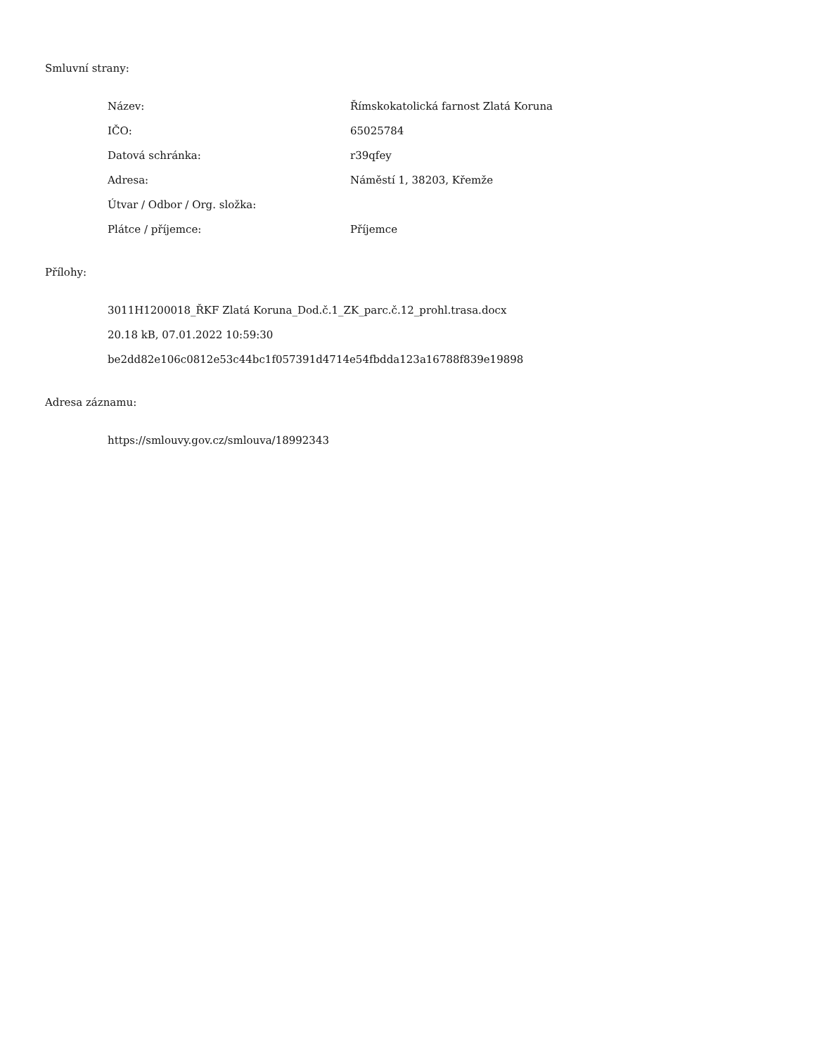Smluvní strany:
| Název: | Římskokatolická farnost Zlatá Koruna |
| IČO: | 65025784 |
| Datová schránka: | r39qfey |
| Adresa: | Náměstí 1, 38203, Křemže |
| Útvar / Odbor / Org. složka: | |
| Plátce / příjemce: | Příjemce |
Přílohy:
3011H1200018_ŘKF Zlatá Koruna_Dod.č.1_ZK_parc.č.12_prohl.trasa.docx
20.18 kB, 07.01.2022 10:59:30
be2dd82e106c0812e53c44bc1f057391d4714e54fbdda123a16788f839e19898
Adresa záznamu:
https://smlouvy.gov.cz/smlouva/18992343